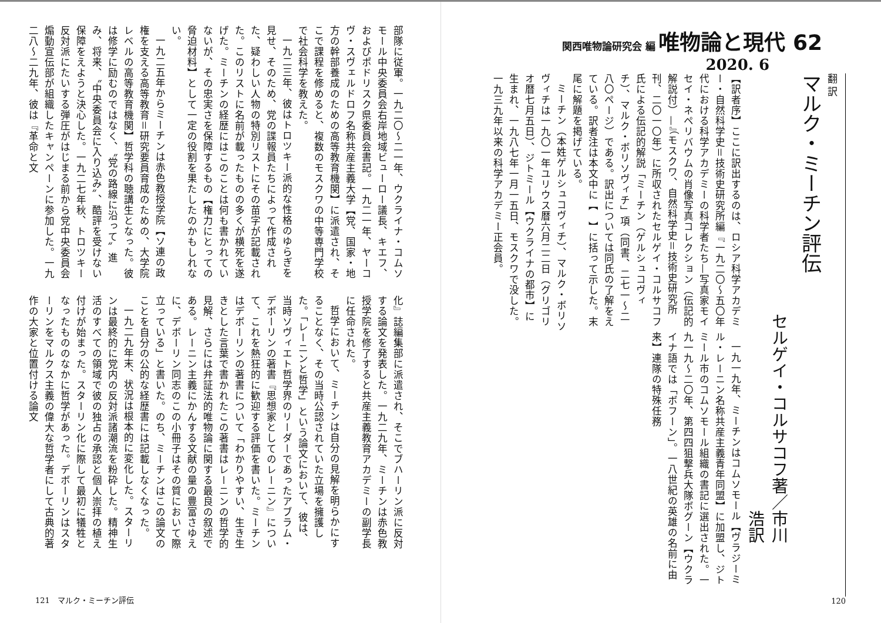関西唯物論研究会 編 唯物論と現代 62
2020. 6
翻 訳
マルク・ミーチン評伝
セルゲイ・コルサコフ著／市川　浩訳
【訳者序】ここに訳出するのは、ロシア科学アカデミー・自然科学史＝技術史研究所編『一九二〇〜五〇年代における科学アカデミーの科学者たち—写真家モイセイ・ネペリバウムの肖像写真コレクション（伝記的解説付）—』（モスクワ、自然科学史＝技術史研究所刊、二〇一〇年）に所収されたセルゲイ・コルサコフ氏による伝記的解説「ミーチン（ゲルシュコヴィチ）、マルク・ボリソヴィチ」項（同書、二七一〜二八〇ページ）である。訳出については同氏の了解をえている。訳者注は本文中に【　】に括って示した。末尾に解題を掲げている。
ミーチン（本姓ゲルシュコヴィチ）、マルク・ボリソヴィチは一九〇一年ユリウス暦六月二二日（グリゴリオ暦七月五日）、ジトミール【ウクライナの都市】に生まれ、一九八七年一月一五日、モスクワで没した。一九三九年以来の科学アカデミー正会員。
一九一九年、ミーチンはコムソモール【ヴラジーミル・レーニン名称共産主義青年同盟】に加盟し、ジトミール市のコムソモール組織の書記に選出された。一九一九〜二〇年、第四四狙撃兵大隊ボグーン【ウクライナ語では「ボフーン」。一八世紀の英雄の名前に由来】連隊の特殊任務
120
部隊に従軍。一九二〇〜二一年、ウクライナ・コムソモール中央委員会右岸地域ビューロー議長、キエフ、およびポドリスク県委員会書記。一九二一年、ヤーコヴ・スヴェルドロフ名称共産主義大学【党、国家・地方の幹部養成のための高等教育機関】に派遣され、そこで課程を修めると、複数のモスクワの中等専門学校で社会科学を教えた。
一九二三年、彼はトロツキー派的な性格のゆらぎを見せ、そのため、党の諜報員たちによって作成された、疑わしい人物の特別リストにその苗字が記載された。このリストに名前が載ったものの多くが横死を遂げた。ミーチンの経歴にはこのことは何も書かれていないが、その忠実さを保障するもの【権力にとっての脅迫材料】として一定の役割を果たしたのかもしれない。
一九二五年からミーチンは赤色教授学院【ソ連の政権を支える高等教育＝研究要員育成のための、大学院レベルの高等教育機関】哲学科の聴講生となった。彼は修学に励むのではなく、〝党の路線に沿って〟進み、将来、〝中央委員会に入り込み〟、酷評を受けない保障をえようと決心した。一九二七年秋、トロツキー反対派にたいする弾圧がはじまる前から党中央委員会煽動宣伝部が組織したキャンペーンに参加した。一九二八〜二九年、彼は『革命と文
化』誌編集部に派遣され、そこでブハーリン派に反対する論文を発表した。一九二九年、ミーチンは赤色教授学院を修了すると共産主義教育アカデミーの副学長に任命された。
哲学において、ミーチンは自分の見解を明らかにすることなく、その当時公認されていた立場を擁護した。「レーニンと哲学」という論文において、彼は、当時ソヴィエト哲学界のリーダーであったアブラム・デボーリンの著書『思想家としてのレーニン』について、これを熱狂的に歓迎する評価を書いた。ミーチンはデボーリンの著書について「わかりやすい、生き生きとした言葉で書かれたこの著書はレーニンの哲学的見解、さらには弁証法的唯物論に関する最良の叙述である。レーニン主義にかんする文献の量の豊富さゆえに、デボーリン同志のこの小冊子はその質において際立っている」と書いた。のち、ミーチンはこの論文のことを自分の公的な経歴書には記載しなくなった。
一九二九年末、状況は根本的に変化した。スターリンは最終的に党内の反対派諸潮流を粉砕した。精神生活のすべての領域で彼の独占の承認と個人崇拝の植え付けが始まった。スターリン化に際して最初に犠牲となったもののなかに哲学があった。デボーリンはスターリンをマルクス主義の偉大な哲学者にして古典的著作の大家と位置付ける論文
121　マルク・ミーチン評伝